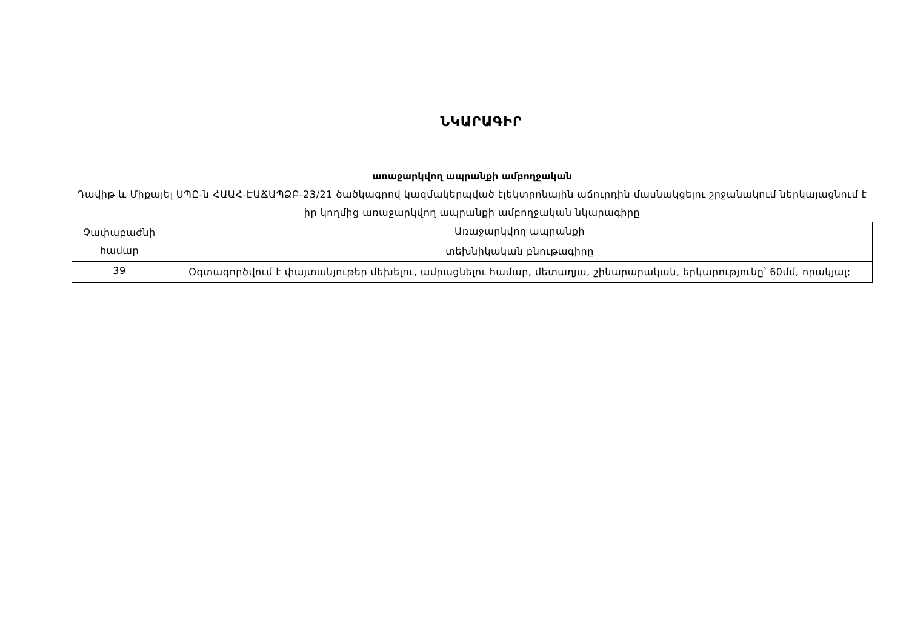ՆԿԱՐԱԳԻՐ
առաջարկվող ապրանքի ամբողջական
Դավիթ և Միքայել ՍՊԸ-ն ՀԱԱՀ-ԷԱՃԱՊՁԲ-23/21 ծածկագրով կազմակերպված էլեկտրոնային աճուրդին մասնակցելու շրջանակում ներկայացնում է իր կողմից առաջարկվող ապրանքի ամբողջական նկարագիրը
| Չափաբաժնի համար | Առաջարկվող ապրանքի |
| | տեխնիկական բնութագիրը |
| 39 | Օգտագործվում է փայտանյութեր մեխելու, ամրացնելու համար, մետաղյա, շինարարական, երկարությունը՝ 60մմ, որակյալ; |